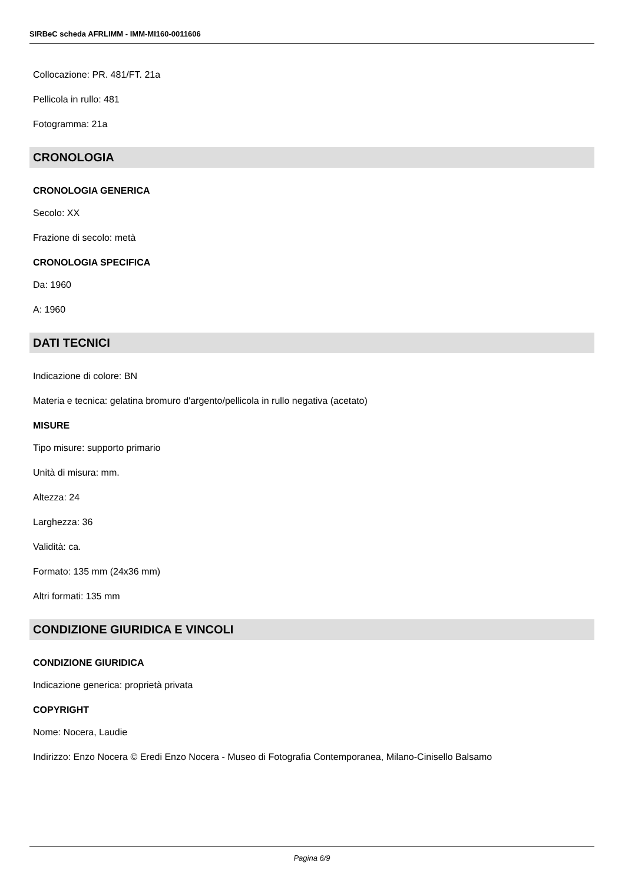SIRBeC scheda AFRLIMM - IMM-MI160-0011606
Collocazione: PR. 481/FT. 21a
Pellicola in rullo: 481
Fotogramma: 21a
CRONOLOGIA
CRONOLOGIA GENERICA
Secolo: XX
Frazione di secolo: metà
CRONOLOGIA SPECIFICA
Da: 1960
A: 1960
DATI TECNICI
Indicazione di colore: BN
Materia e tecnica: gelatina bromuro d'argento/pellicola in rullo negativa (acetato)
MISURE
Tipo misure: supporto primario
Unità di misura: mm.
Altezza: 24
Larghezza: 36
Validità: ca.
Formato: 135 mm (24x36 mm)
Altri formati: 135 mm
CONDIZIONE GIURIDICA E VINCOLI
CONDIZIONE GIURIDICA
Indicazione generica: proprietà privata
COPYRIGHT
Nome: Nocera, Laudie
Indirizzo: Enzo Nocera © Eredi Enzo Nocera - Museo di Fotografia Contemporanea, Milano-Cinisello Balsamo
Pagina 6/9